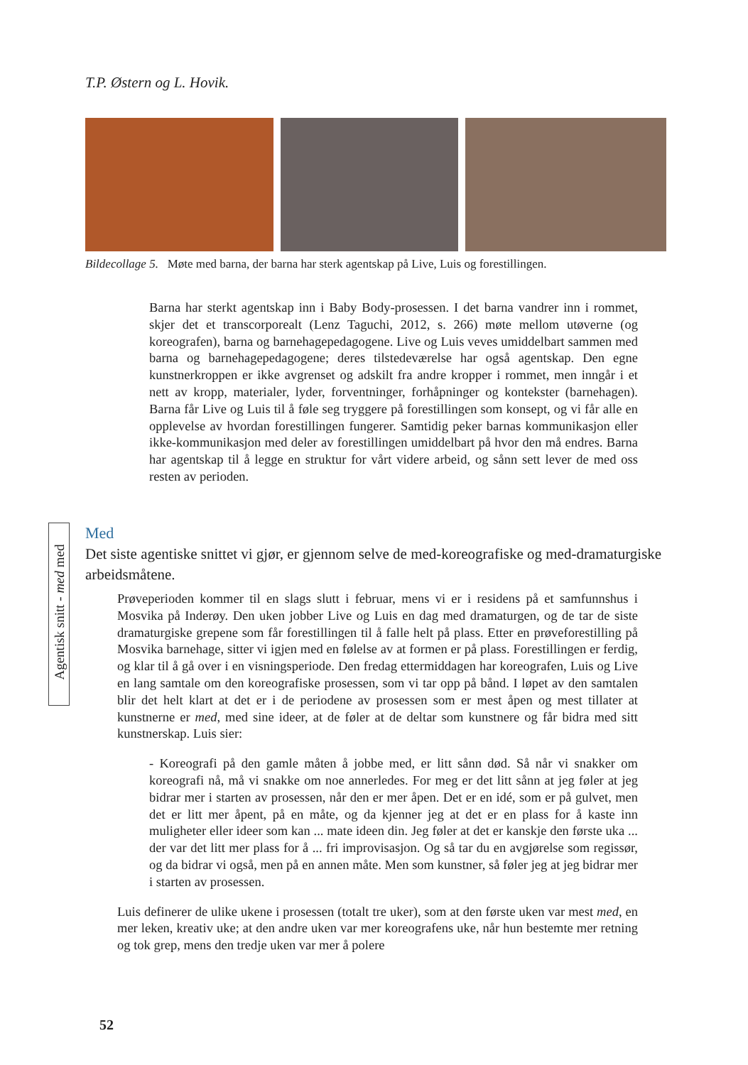T.P. Østern og L. Hovik.
Bildecollage 5. Møte med barna, der barna har sterk agentskap på Live, Luis og forestillingen.
Barna har sterkt agentskap inn i Baby Body-prosessen. I det barna vandrer inn i rommet, skjer det et transcorporealt (Lenz Taguchi, 2012, s. 266) møte mellom utøverne (og koreografen), barna og barnehagepedagogene. Live og Luis veves umiddelbart sammen med barna og barnehagepedagogene; deres tilstedeværelse har også agentskap. Den egne kunstnerkroppen er ikke avgrenset og adskilt fra andre kropper i rommet, men inngår i et nett av kropp, materialer, lyder, forventninger, forhåpninger og kontekster (barnehagen). Barna får Live og Luis til å føle seg tryggere på forestillingen som konsept, og vi får alle en opplevelse av hvordan forestillingen fungerer. Samtidig peker barnas kommunikasjon eller ikke-kommunikasjon med deler av forestillingen umiddelbart på hvor den må endres. Barna har agentskap til å legge en struktur for vårt videre arbeid, og sånn sett lever de med oss resten av perioden.
Agentisk snitt - med med
Med
Det siste agentiske snittet vi gjør, er gjennom selve de med-koreografiske og med-dramaturgiske arbeidsmåtene.
Prøveperioden kommer til en slags slutt i februar, mens vi er i residens på et samfunnshus i Mosvika på Inderøy. Den uken jobber Live og Luis en dag med dramaturgen, og de tar de siste dramaturgiske grepene som får forestillingen til å falle helt på plass. Etter en prøveforestilling på Mosvika barnehage, sitter vi igjen med en følelse av at formen er på plass. Forestillingen er ferdig, og klar til å gå over i en visningsperiode. Den fredag ettermiddagen har koreografen, Luis og Live en lang samtale om den koreografiske prosessen, som vi tar opp på bånd. I løpet av den samtalen blir det helt klart at det er i de periodene av prosessen som er mest åpen og mest tillater at kunstnerne er med, med sine ideer, at de føler at de deltar som kunstnere og får bidra med sitt kunstnerskap. Luis sier:
- Koreografi på den gamle måten å jobbe med, er litt sånn død. Så når vi snakker om koreografi nå, må vi snakke om noe annerledes. For meg er det litt sånn at jeg føler at jeg bidrar mer i starten av prosessen, når den er mer åpen. Det er en idé, som er på gulvet, men det er litt mer åpent, på en måte, og da kjenner jeg at det er en plass for å kaste inn muligheter eller ideer som kan ... mate ideen din. Jeg føler at det er kanskje den første uka ... der var det litt mer plass for å ... fri improvisasjon. Og så tar du en avgjørelse som regissør, og da bidrar vi også, men på en annen måte. Men som kunstner, så føler jeg at jeg bidrar mer i starten av prosessen.
Luis definerer de ulike ukene i prosessen (totalt tre uker), som at den første uken var mest med, en mer leken, kreativ uke; at den andre uken var mer koreografens uke, når hun bestemte mer retning og tok grep, mens den tredje uken var mer å polere
52